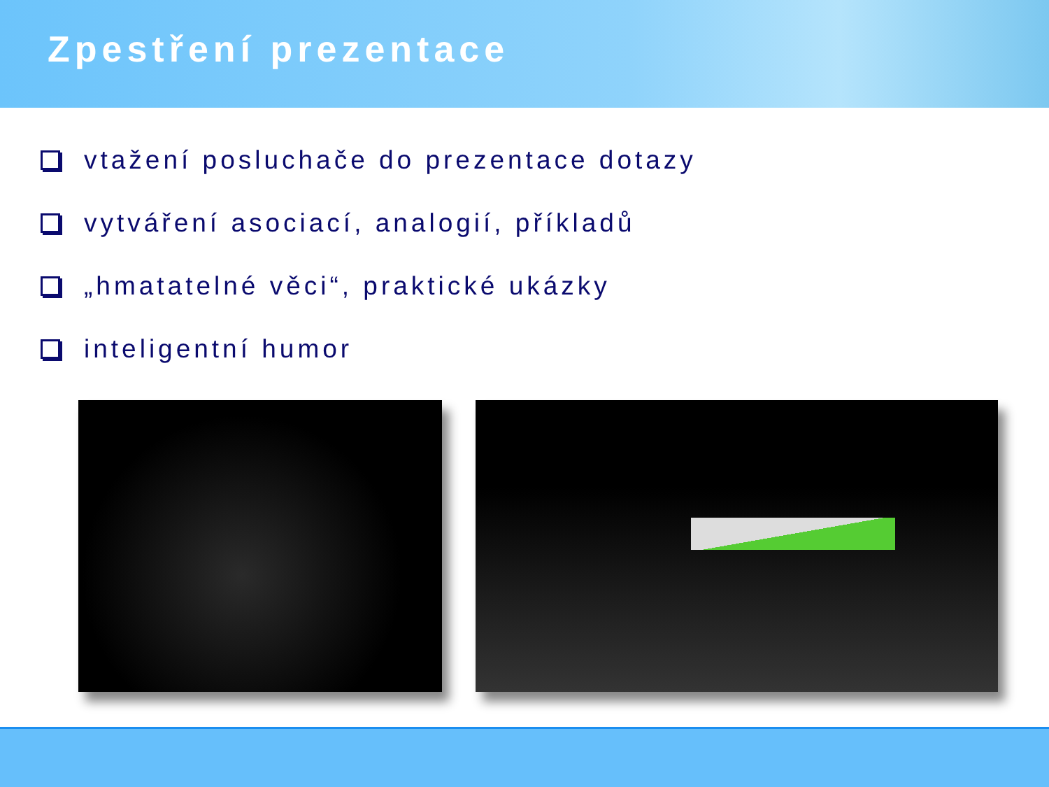Zpestření prezentace
vtažení posluchače do prezentace dotazy
vytváření asociací, analogií, příkladů
„hmatatelné věci“, praktické ukázky
inteligentní humor